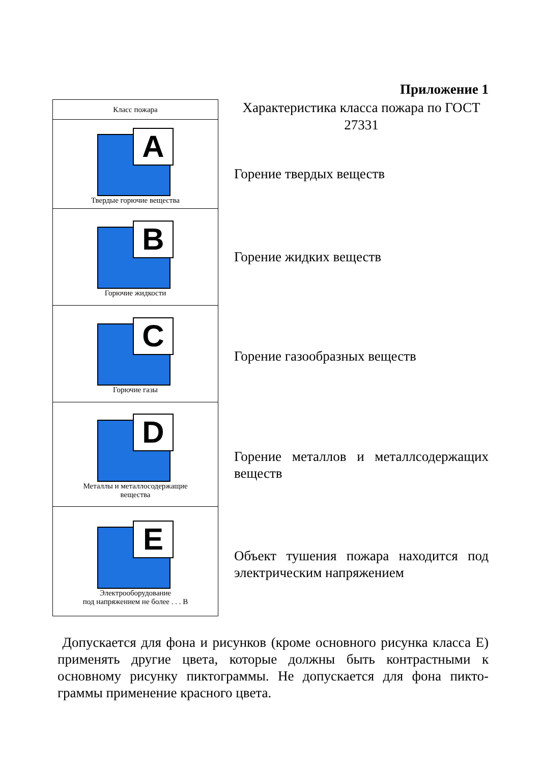Приложение 1
Характеристика класса пожара по ГОСТ 27331
| Класс пожара |
| --- |
| A Твердые горючие вещества |
| B Горючие жидкости |
| C Горючие газы |
| D Металлы и металлосодержащие вещества |
| E Электрооборудование под напряжением не более . . . В |
Горение твердых веществ
Горение жидких веществ
Горение газообразных веществ
Горение металлов и металлсодержащих веществ
Объект тушения пожара находится под электрическим напряжением
Допускается для фона и рисунков (кроме основного рисунка класса Е) применять другие цвета, которые должны быть контрастными к основному рисунку пиктограммы. Не допускается для фона пикто-граммы применение красного цвета.